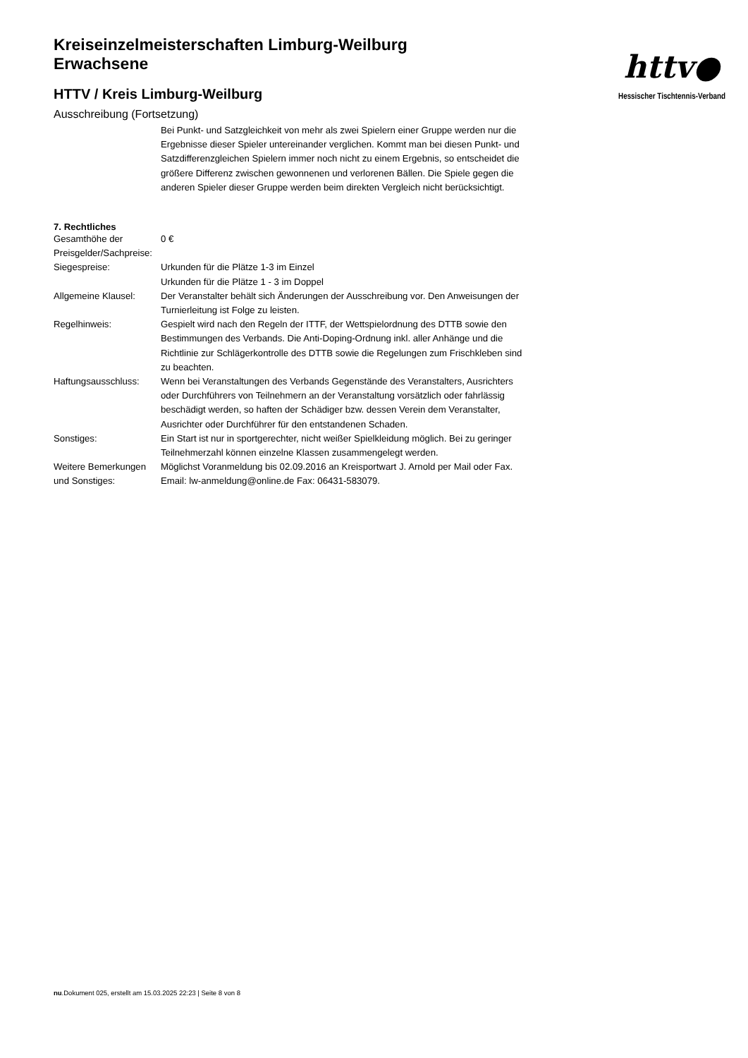Kreiseinzelmeisterschaften Limburg-Weilburg
Erwachsene
HTTV / Kreis Limburg-Weilburg
Ausschreibung (Fortsetzung)
Bei Punkt- und Satzgleichkeit von mehr als zwei Spielern einer Gruppe werden nur die Ergebnisse dieser Spieler untereinander verglichen. Kommt man bei diesen Punkt- und Satzdifferenzgleichen Spielern immer noch nicht zu einem Ergebnis, so entscheidet die größere Differenz zwischen gewonnenen und verlorenen Bällen. Die Spiele gegen die anderen Spieler dieser Gruppe werden beim direkten Vergleich nicht berücksichtigt.
7. Rechtliches
| Gesamthöhe der Preisgelder/Sachpreise: | 0 € |
| Siegespreise: | Urkunden für die Plätze 1-3 im Einzel Urkunden für die Plätze 1 - 3 im Doppel |
| Allgemeine Klausel: | Der Veranstalter behält sich Änderungen der Ausschreibung vor. Den Anweisungen der Turnierleitung ist Folge zu leisten. |
| Regelhinweis: | Gespielt wird nach den Regeln der ITTF, der Wettspielordnung des DTTB sowie den Bestimmungen des Verbands. Die Anti-Doping-Ordnung inkl. aller Anhänge und die Richtlinie zur Schlägerkontrolle des DTTB sowie die Regelungen zum Frischkleben sind zu beachten. |
| Haftungsausschluss: | Wenn bei Veranstaltungen des Verbands Gegenstände des Veranstalters, Ausrichters oder Durchführers von Teilnehmern an der Veranstaltung vorsätzlich oder fahrlässig beschädigt werden, so haften der Schädiger bzw. dessen Verein dem Veranstalter, Ausrichter oder Durchführer für den entstandenen Schaden. |
| Sonstiges: | Ein Start ist nur in sportgerechter, nicht weißer Spielkleidung möglich. Bei zu geringer Teilnehmerzahl können einzelne Klassen zusammengelegt werden. |
| Weitere Bemerkungen und Sonstiges: | Möglichst Voranmeldung bis 02.09.2016 an Kreisportwart J. Arnold per Mail oder Fax. Email: lw-anmeldung@online.de Fax: 06431-583079. |
httv●
Hessischer Tischtennis-Verband
nu.Dokument 025, erstellt am 15.03.2025 22:23 | Seite 8 von 8